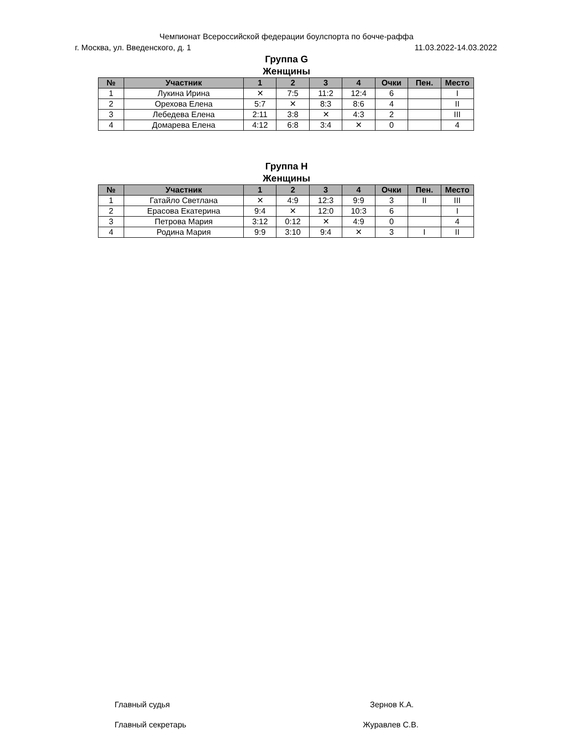Чемпионат Всероссийской федерации боулспорта по бочче-раффа
г. Москва, ул. Введенского, д. 1 11.03.2022-14.03.2022
Группа G
Женщины
| № | Участник | 1 | 2 | 3 | 4 | Очки | Пен. | Место |
| --- | --- | --- | --- | --- | --- | --- | --- | --- |
| 1 | Лукина Ирина | ✕ | 7:5 | 11:2 | 12:4 | 6 | | I |
| 2 | Орехова Елена | 5:7 | ✕ | 8:3 | 8:6 | 4 | | II |
| 3 | Лебедева Елена | 2:11 | 3:8 | ✕ | 4:3 | 2 | | III |
| 4 | Домарева Елена | 4:12 | 6:8 | 3:4 | ✕ | 0 | | 4 |
Группа H
Женщины
| № | Участник | 1 | 2 | 3 | 4 | Очки | Пен. | Место |
| --- | --- | --- | --- | --- | --- | --- | --- | --- |
| 1 | Гатайло Светлана | ✕ | 4:9 | 12:3 | 9:9 | 3 | II | III |
| 2 | Ерасова Екатерина | 9:4 | ✕ | 12:0 | 10:3 | 6 | | I |
| 3 | Петрова Мария | 3:12 | 0:12 | ✕ | 4:9 | 0 | | 4 |
| 4 | Родина Мария | 9:9 | 3:10 | 9:4 | ✕ | 3 | I | II |
Главный судья Зернов К.А.
Главный секретарь Журавлев С.В.